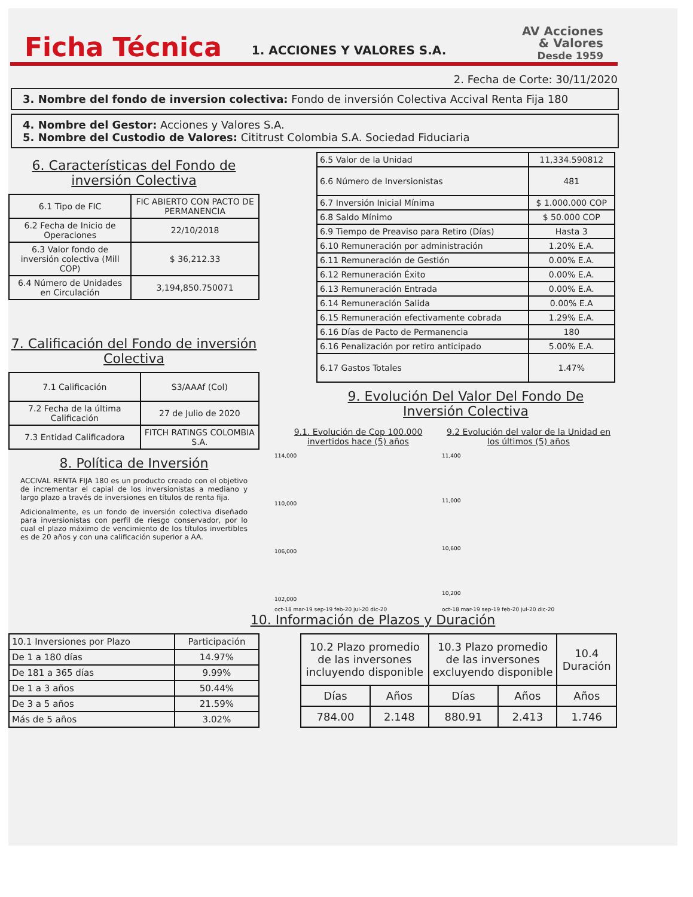Ficha Técnica
1. ACCIONES Y VALORES S.A.
AV Acciones
& Valores
Desde 1959
2. Fecha de Corte: 30/11/2020
3. Nombre del fondo de inversion colectiva: Fondo de inversión Colectiva Accival Renta Fija 180
4. Nombre del Gestor: Acciones y Valores S.A.
5. Nombre del Custodio de Valores: Cititrust Colombia S.A. Sociedad Fiduciaria
6. Características del Fondo de inversión Colectiva
| 6.1 Tipo de FIC | FIC ABIERTO CON PACTO DE PERMANENCIA |
| 6.2 Fecha de Inicio de Operaciones | 22/10/2018 |
| 6.3 Valor fondo de inversión colectiva (Mill COP) | $ 36,212.33 |
| 6.4 Número de Unidades en Circulación | 3,194,850.750071 |
7. Calificación del Fondo de inversión Colectiva
| 7.1 Calificación | S3/AAAf (Col) |
| 7.2 Fecha de la última Calificación | 27 de Julio de 2020 |
| 7.3 Entidad Calificadora | FITCH RATINGS COLOMBIA S.A. |
8. Política de Inversión
ACCIVAL RENTA FIJA 180 es un producto creado con el objetivo de incrementar el capial de los inversionistas a mediano y largo plazo a través de inversiones en títulos de renta fija.
Adicionalmente, es un fondo de inversión colectiva diseñado para inversionistas con perfil de riesgo conservador, por lo cual el plazo máximo de vencimiento de los títulos invertibles es de 20 años y con una calificación superior a AA.
| 6.5 Valor de la Unidad | 11,334.590812 |
| 6.6 Número de Inversionistas | 481 |
| 6.7 Inversión Inicial Mínima | $ 1.000.000 COP |
| 6.8 Saldo Mínimo | $ 50.000 COP |
| 6.9 Tiempo de Preaviso para Retiro (Días) | Hasta 3 |
| 6.10 Remuneración por administración | 1.20% E.A. |
| 6.11 Remuneración de Gestión | 0.00% E.A. |
| 6.12 Remuneración Éxito | 0.00% E.A. |
| 6.13 Remuneración Entrada | 0.00% E.A. |
| 6.14 Remuneración Salida | 0.00% E.A |
| 6.15 Remuneración efectivamente cobrada | 1.29% E.A. |
| 6.16 Días de Pacto de Permanencia | 180 |
| 6.16 Penalización por retiro anticipado | 5.00% E.A. |
| 6.17 Gastos Totales | 1.47% |
9. Evolución Del Valor Del Fondo De Inversión Colectiva
9.1. Evolución de Cop 100.000 invertidos hace (5) años
114,000
110,000
106,000
102,000
oct-18 mar-19 sep-19 feb-20 jul-20 dic-20
9.2 Evolución del valor de la Unidad en los últimos (5) años
11,400
11,000
10,600
10,200
oct-18 mar-19 sep-19 feb-20 jul-20 dic-20
10. Información de Plazos y Duración
| 10.1 Inversiones por Plazo | Participación |
| De 1 a 180 días | 14.97% |
| De 181 a 365 días | 9.99% |
| De 1 a 3 años | 50.44% |
| De 3 a 5 años | 21.59% |
| Más de 5 años | 3.02% |
| 10.2 Plazo promedio de las inversones incluyendo disponible | | 10.3 Plazo promedio de las inversones excluyendo disponible | | 10.4 Duración |
| Días | Años | Días | Años | Años |
| 784.00 | 2.148 | 880.91 | 2.413 | 1.746 |